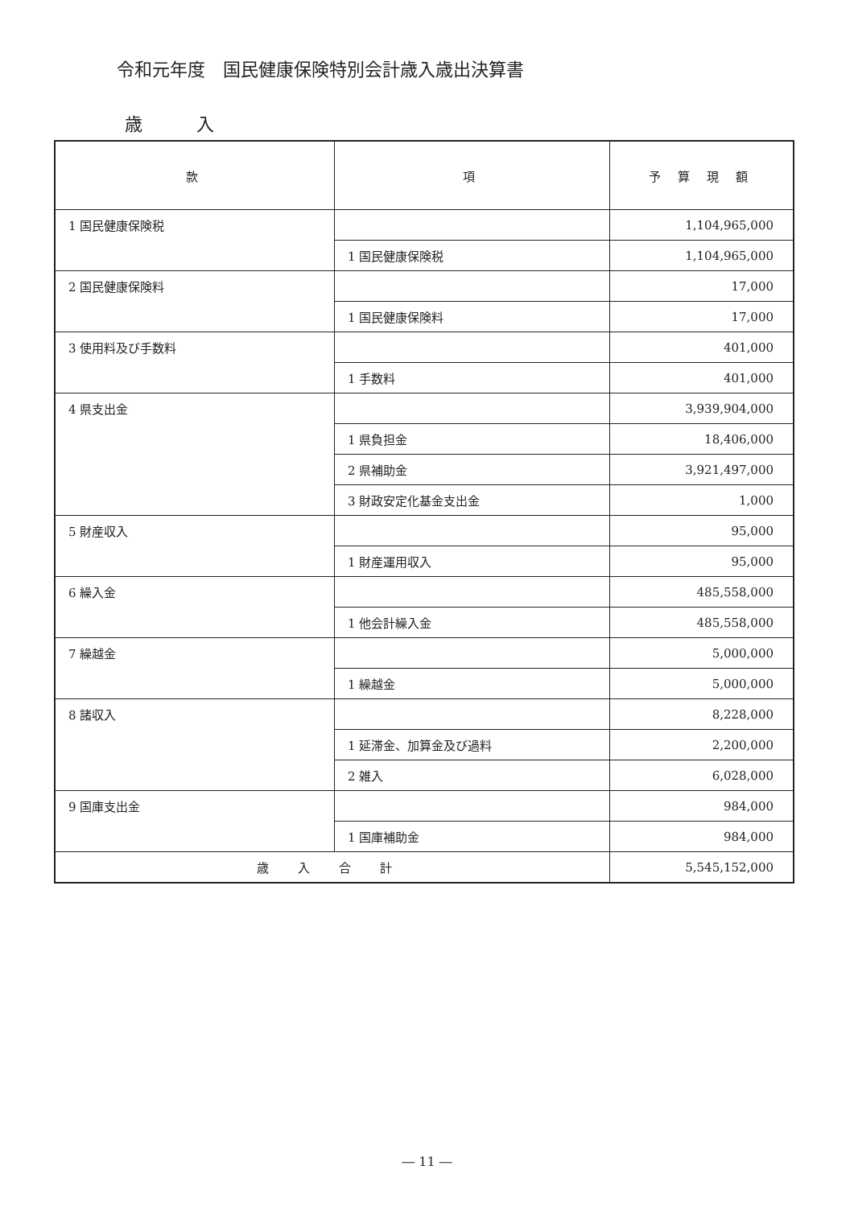令和元年度　国民健康保険特別会計歳入歳出決算書
歳 入
| 款 | 項 | 予 算 現 額 |
| --- | --- | --- |
| 1 国民健康保険税 | | 1,104,965,000 |
| | 1 国民健康保険税 | 1,104,965,000 |
| 2 国民健康保険料 | | 17,000 |
| | 1 国民健康保険料 | 17,000 |
| 3 使用料及び手数料 | | 401,000 |
| | 1 手数料 | 401,000 |
| 4 県支出金 | | 3,939,904,000 |
| | 1 県負担金 | 18,406,000 |
| | 2 県補助金 | 3,921,497,000 |
| | 3 財政安定化基金支出金 | 1,000 |
| 5 財産収入 | | 95,000 |
| | 1 財産運用収入 | 95,000 |
| 6 繰入金 | | 485,558,000 |
| | 1 他会計繰入金 | 485,558,000 |
| 7 繰越金 | | 5,000,000 |
| | 1 繰越金 | 5,000,000 |
| 8 諸収入 | | 8,228,000 |
| | 1 延滞金、加算金及び過料 | 2,200,000 |
| | 2 雑入 | 6,028,000 |
| 9 国庫支出金 | | 984,000 |
| | 1 国庫補助金 | 984,000 |
| 歳入合計 | | 5,545,152,000 |
― 11 ―